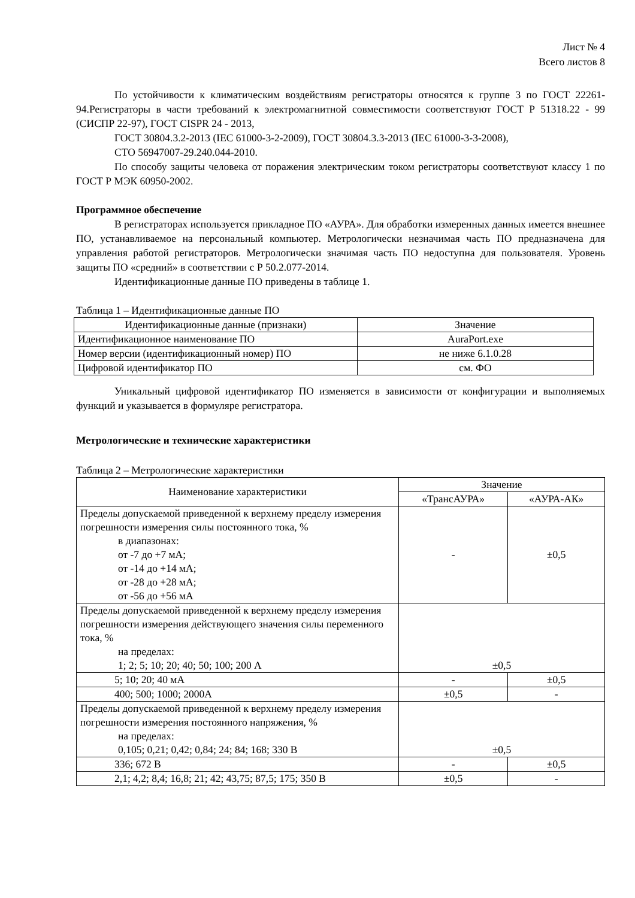Лист № 4
Всего листов 8
По устойчивости к климатическим воздействиям регистраторы относятся к группе 3 по ГОСТ 22261-94.Регистраторы в части требований к электромагнитной совместимости соответствуют ГОСТ Р 51318.22 - 99 (СИСПР 22-97), ГОСТ CISPR 24 - 2013,
ГОСТ 30804.3.2-2013 (IEC 61000-3-2-2009), ГОСТ 30804.3.3-2013 (IEC 61000-3-3-2008),
СТО 56947007-29.240.044-2010.
По способу защиты человека от поражения электрическим током регистраторы соответствуют классу 1 по ГОСТ Р МЭК 60950-2002.
Программное обеспечение
В регистраторах используется прикладное ПО «АУРА». Для обработки измеренных данных имеется внешнее ПО, устанавливаемое на персональный компьютер. Метрологически незначимая часть ПО предназначена для управления работой регистраторов. Метрологически значимая часть ПО недоступна для пользователя. Уровень защиты ПО «средний» в соответствии с Р 50.2.077-2014.
Идентификационные данные ПО приведены в таблице 1.
Таблица 1 – Идентификационные данные ПО
| Идентификационные данные (признаки) | Значение |
| --- | --- |
| Идентификационное наименование ПО | AuraPort.exe |
| Номер версии (идентификационный номер) ПО | не ниже 6.1.0.28 |
| Цифровой идентификатор ПО | см. ФО |
Уникальный цифровой идентификатор ПО изменяется в зависимости от конфигурации и выполняемых функций и указывается в формуляре регистратора.
Метрологические и технические характеристики
Таблица 2 – Метрологические характеристики
| Наименование характеристики | Значение | |
| --- | --- | --- |
| | «ТрансАУРА» | «АУРА-АК» |
| Пределы допускаемой приведенной к верхнему пределу измерения погрешности измерения силы постоянного тока, % в диапазонах: от -7 до +7 мА; от -14 до +14 мА; от -28 до +28 мА; от -56 до +56 мА | - | ±0,5 |
| Пределы допускаемой приведенной к верхнему пределу измерения погрешности измерения действующего значения силы переменного тока, % на пределах: 1; 2; 5; 10; 20; 40; 50; 100; 200 А | ±0,5 | |
| 5; 10; 20; 40 мА | - | ±0,5 |
| 400; 500; 1000; 2000А | ±0,5 | - |
| Пределы допускаемой приведенной к верхнему пределу измерения погрешности измерения постоянного напряжения, % на пределах: 0,105; 0,21; 0,42; 0,84; 24; 84; 168; 330 В | ±0,5 | |
| 336; 672 В | - | ±0,5 |
| 2,1; 4,2; 8,4; 16,8; 21; 42; 43,75; 87,5; 175; 350 В | ±0,5 | - |